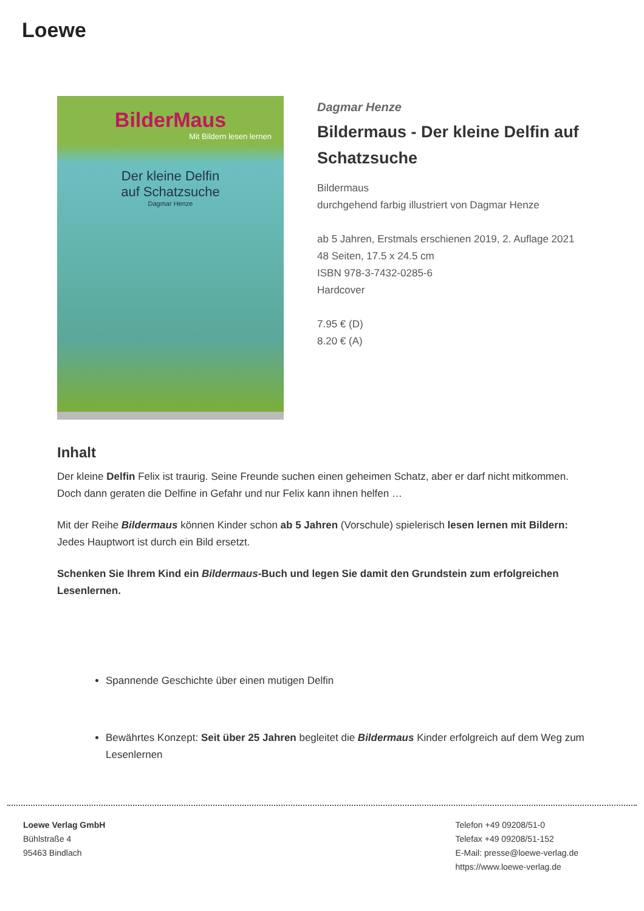Loewe
BilderMaus
Mit Bildern lesen lernen
Der kleine Delfin
auf Schatzsuche
Dagmar Henze
Dagmar Henze
Bildermaus - Der kleine Delfin auf Schatzsuche
Bildermaus
durchgehend farbig illustriert von Dagmar Henze
ab 5 Jahren, Erstmals erschienen 2019, 2. Auflage 2021
48 Seiten, 17.5 x 24.5 cm
ISBN 978-3-7432-0285-6
Hardcover
7.95 € (D)
8.20 € (A)
Inhalt
Der kleine Delfin Felix ist traurig. Seine Freunde suchen einen geheimen Schatz, aber er darf nicht mitkommen. Doch dann geraten die Delfine in Gefahr und nur Felix kann ihnen helfen …
Mit der Reihe Bildermaus können Kinder schon ab 5 Jahren (Vorschule) spielerisch lesen lernen mit Bildern: Jedes Hauptwort ist durch ein Bild ersetzt.
Schenken Sie Ihrem Kind ein Bildermaus-Buch und legen Sie damit den Grundstein zum erfolgreichen Lesenlernen.
Spannende Geschichte über einen mutigen Delfin
Bewährtes Konzept: Seit über 25 Jahren begleitet die Bildermaus Kinder erfolgreich auf dem Weg zum Lesenlernen
Loewe Verlag GmbH
Bühlstraße 4
95463 Bindlach
Telefon +49 09208/51-0
Telefax +49 09208/51-152
E-Mail: presse@loewe-verlag.de
https://www.loewe-verlag.de